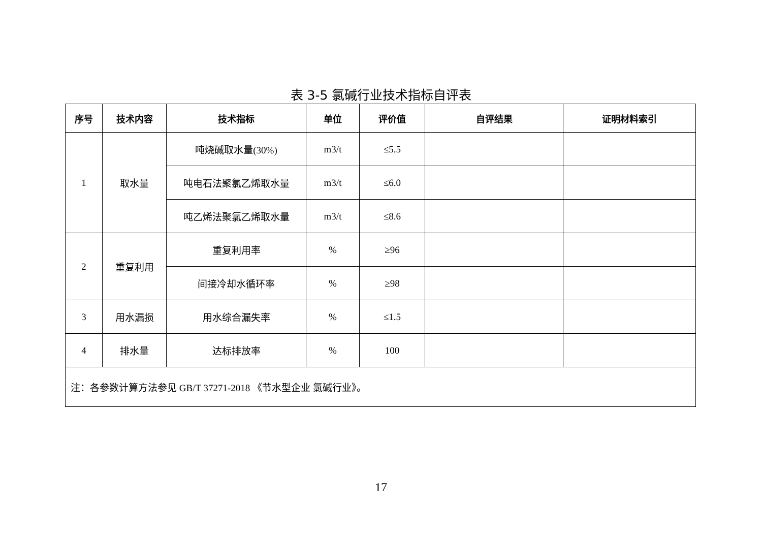表 3-5 氯碱行业技术指标自评表
| 序号 | 技术内容 | 技术指标 | 单位 | 评价值 | 自评结果 | 证明材料索引 |
| --- | --- | --- | --- | --- | --- | --- |
| 1 | 取水量 | 吨烧碱取水量(30%) | m3/t | ≤5.5 | | |
| | | 吨电石法聚氯乙烯取水量 | m3/t | ≤6.0 | | |
| | | 吨乙烯法聚氯乙烯取水量 | m3/t | ≤8.6 | | |
| 2 | 重复利用 | 重复利用率 | % | ≥96 | | |
| | | 间接冷却水循环率 | % | ≥98 | | |
| 3 | 用水漏损 | 用水综合漏失率 | % | ≤1.5 | | |
| 4 | 排水量 | 达标排放率 | % | 100 | | |
| 注：各参数计算方法参见 GB/T 37271-2018 《节水型企业 氯碱行业》。 | | | | | | |
17